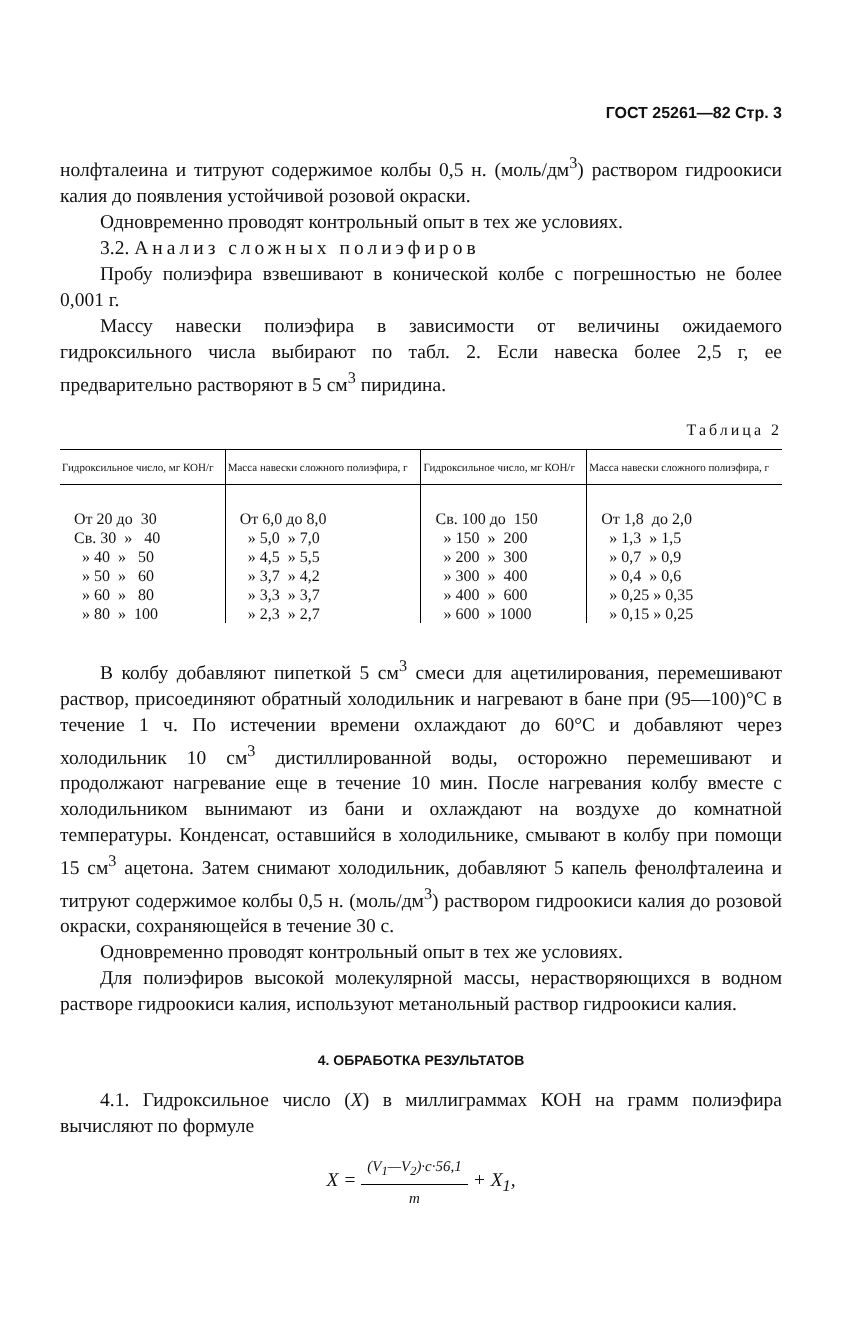ГОСТ 25261—82 Стр. 3
нолфталеина и титруют содержимое колбы 0,5 н. (моль/дм<sup>3</sup>) раствором гидроокиси калия до появления устойчивой розовой окраски.
Одновременно проводят контрольный опыт в тех же условиях.
3.2. Анализ сложных полиэфиров
Пробу полиэфира взвешивают в конической колбе с погрешностью не более 0,001 г.
Массу навески полиэфира в зависимости от величины ожидаемого гидроксильного числа выбирают по табл. 2. Если навеска более 2,5 г, ее предварительно растворяют в 5 см<sup>3</sup> пиридина.
Таблица 2
| Гидроксильное число, мг КОН/г | Масса навески сложного полиэфира, г | Гидроксильное число, мг КОН/г | Масса навески сложного полиэфира, г |
| --- | --- | --- | --- |
| От 20 до 30 | От 6,0 до 8,0 | Св. 100 до 150 | От 1,8 до 2,0 |
| Св. 30 » 40 | » 5,0 » 7,0 | » 150 » 200 | » 1,3 » 1,5 |
| » 40 » 50 | » 4,5 » 5,5 | » 200 » 300 | » 0,7 » 0,9 |
| » 50 » 60 | » 3,7 » 4,2 | » 300 » 400 | » 0,4 » 0,6 |
| » 60 » 80 | » 3,3 » 3,7 | » 400 » 600 | » 0,25 » 0,35 |
| » 80 » 100 | » 2,3 » 2,7 | » 600 » 1000 | » 0,15 » 0,25 |
В колбу добавляют пипеткой 5 см<sup>3</sup> смеси для ацетилирования, перемешивают раствор, присоединяют обратный холодильник и нагревают в бане при (95—100)°С в течение 1 ч. По истечении времени охлаждают до 60°С и добавляют через холодильник 10 см<sup>3</sup> дистиллированной воды, осторожно перемешивают и продолжают нагревание еще в течение 10 мин. После нагревания колбу вместе с холодильником вынимают из бани и охлаждают на воздухе до комнатной температуры. Конденсат, оставшийся в холодильнике, смывают в колбу при помощи 15 см<sup>3</sup> ацетона. Затем снимают холодильник, добавляют 5 капель фенолфталеина и титруют содержимое колбы 0,5 н. (моль/дм<sup>3</sup>) раствором гидроокиси калия до розовой окраски, сохраняющейся в течение 30 с.
Одновременно проводят контрольный опыт в тех же условиях.
Для полиэфиров высокой молекулярной массы, нерастворяющихся в водном растворе гидроокиси калия, используют метанольный раствор гидроокиси калия.
4. ОБРАБОТКА РЕЗУЛЬТАТОВ
4.1. Гидроксильное число (X) в миллиграммах КОН на грамм полиэфира вычисляют по формуле
X = (V<sub>1</sub>—V<sub>2</sub>)·c·56,1 m + X<sub>1</sub>,